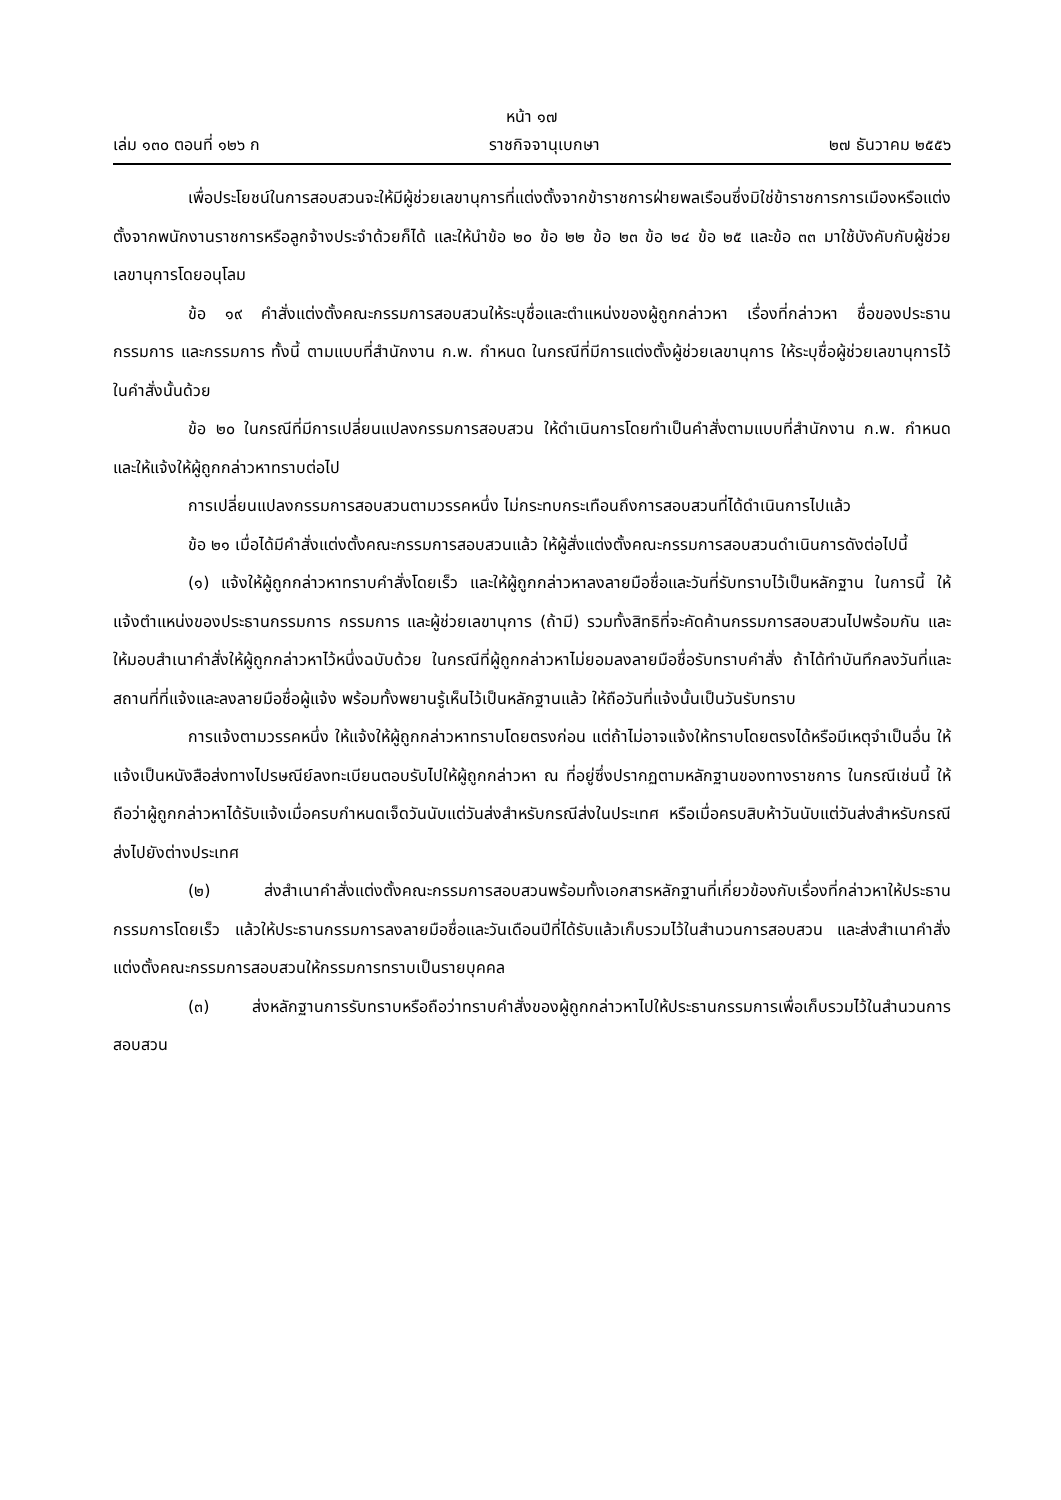หน้า ๑๗
เล่ม ๑๓๐ ตอนที่ ๑๒๖ ก ราชกิจจานุเบกษา ๒๗ ธันวาคม ๒๕๕๖
เพื่อประโยชน์ในการสอบสวนจะให้มีผู้ช่วยเลขานุการที่แต่งตั้งจากข้าราชการฝ่ายพลเรือนซึ่งมิใช่ข้าราชการการเมืองหรือแต่งตั้งจากพนักงานราชการหรือลูกจ้างประจำด้วยก็ได้ และให้นำข้อ ๒๐ ข้อ ๒๒ ข้อ ๒๓ ข้อ ๒๔ ข้อ ๒๕ และข้อ ๓๓ มาใช้บังคับกับผู้ช่วยเลขานุการโดยอนุโลม
ข้อ ๑๙ คำสั่งแต่งตั้งคณะกรรมการสอบสวนให้ระบุชื่อและตำแหน่งของผู้ถูกกล่าวหา เรื่องที่กล่าวหา ชื่อของประธานกรรมการ และกรรมการ ทั้งนี้ ตามแบบที่สำนักงาน ก.พ. กำหนด ในกรณีที่มีการแต่งตั้งผู้ช่วยเลขานุการ ให้ระบุชื่อผู้ช่วยเลขานุการไว้ในคำสั่งนั้นด้วย
ข้อ ๒๐ ในกรณีที่มีการเปลี่ยนแปลงกรรมการสอบสวน ให้ดำเนินการโดยทำเป็นคำสั่งตามแบบที่สำนักงาน ก.พ. กำหนด และให้แจ้งให้ผู้ถูกกล่าวหาทราบต่อไป
การเปลี่ยนแปลงกรรมการสอบสวนตามวรรคหนึ่ง ไม่กระทบกระเทือนถึงการสอบสวนที่ได้ดำเนินการไปแล้ว
ข้อ ๒๑ เมื่อได้มีคำสั่งแต่งตั้งคณะกรรมการสอบสวนแล้ว ให้ผู้สั่งแต่งตั้งคณะกรรมการสอบสวนดำเนินการดังต่อไปนี้
(๑) แจ้งให้ผู้ถูกกล่าวหาทราบคำสั่งโดยเร็ว และให้ผู้ถูกกล่าวหาลงลายมือชื่อและวันที่รับทราบไว้เป็นหลักฐาน ในการนี้ ให้แจ้งตำแหน่งของประธานกรรมการ กรรมการ และผู้ช่วยเลขานุการ (ถ้ามี) รวมทั้งสิทธิที่จะคัดค้านกรรมการสอบสวนไปพร้อมกัน และให้มอบสำเนาคำสั่งให้ผู้ถูกกล่าวหาไว้หนึ่งฉบับด้วย ในกรณีที่ผู้ถูกกล่าวหาไม่ยอมลงลายมือชื่อรับทราบคำสั่ง ถ้าได้ทำบันทึกลงวันที่และสถานที่ที่แจ้งและลงลายมือชื่อผู้แจ้ง พร้อมทั้งพยานรู้เห็นไว้เป็นหลักฐานแล้ว ให้ถือวันที่แจ้งนั้นเป็นวันรับทราบ
การแจ้งตามวรรคหนึ่ง ให้แจ้งให้ผู้ถูกกล่าวหาทราบโดยตรงก่อน แต่ถ้าไม่อาจแจ้งให้ทราบโดยตรงได้หรือมีเหตุจำเป็นอื่น ให้แจ้งเป็นหนังสือส่งทางไปรษณีย์ลงทะเบียนตอบรับไปให้ผู้ถูกกล่าวหา ณ ที่อยู่ซึ่งปรากฏตามหลักฐานของทางราชการ ในกรณีเช่นนี้ ให้ถือว่าผู้ถูกกล่าวหาได้รับแจ้งเมื่อครบกำหนดเจ็ดวันนับแต่วันส่งสำหรับกรณีส่งในประเทศ หรือเมื่อครบสิบห้าวันนับแต่วันส่งสำหรับกรณีส่งไปยังต่างประเทศ
(๒) ส่งสำเนาคำสั่งแต่งตั้งคณะกรรมการสอบสวนพร้อมทั้งเอกสารหลักฐานที่เกี่ยวข้องกับเรื่องที่กล่าวหาให้ประธานกรรมการโดยเร็ว แล้วให้ประธานกรรมการลงลายมือชื่อและวันเดือนปีที่ได้รับแล้วเก็บรวมไว้ในสำนวนการสอบสวน และส่งสำเนาคำสั่งแต่งตั้งคณะกรรมการสอบสวนให้กรรมการทราบเป็นรายบุคคล
(๓) ส่งหลักฐานการรับทราบหรือถือว่าทราบคำสั่งของผู้ถูกกล่าวหาไปให้ประธานกรรมการเพื่อเก็บรวมไว้ในสำนวนการสอบสวน